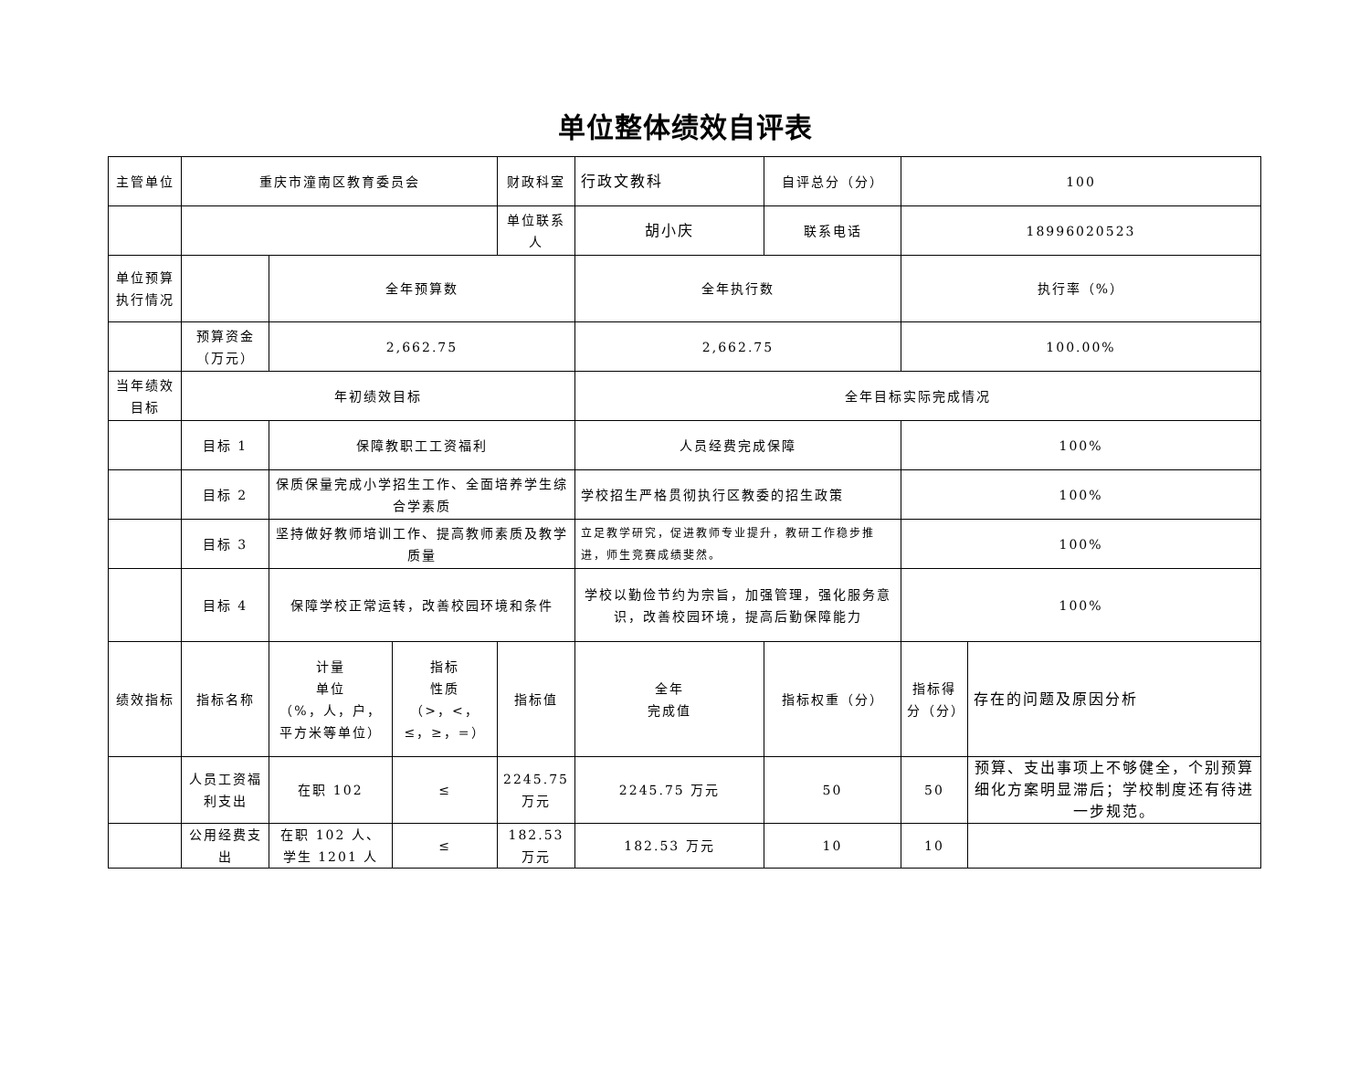单位整体绩效自评表
| 主管单位 | 重庆市潼南区教育委员会 | | | 财政科室 | 行政文教科 | 自评总分（分） | 100 | |
| | | | | 单位联系人 | 胡小庆 | 联系电话 | 18996020523 | |
| 单位预算执行情况 | | 全年预算数 | | | 全年执行数 | | 执行率（%） | |
| | 预算资金（万元） | 2,662.75 | | | 2,662.75 | | 100.00% | |
| 当年绩效目标 | 年初绩效目标 | | | | 全年目标实际完成情况 | | | |
| | 目标 1 | 保障教职工工资福利 | | | 人员经费完成保障 | | 100% | |
| | 目标 2 | 保质保量完成小学招生工作、全面培养学生综合学素质 | | | 学校招生严格贯彻执行区教委的招生政策 | | 100% | |
| | 目标 3 | 坚持做好教师培训工作、提高教师素质及教学质量 | | | 立足教学研究，促进教师专业提升，教研工作稳步推进，师生竞赛成绩斐然。 | | 100% | |
| | 目标 4 | 保障学校正常运转，改善校园环境和条件 | | | 学校以勤俭节约为宗旨，加强管理，强化服务意识，改善校园环境，提高后勤保障能力 | | 100% | |
| 绩效指标 | 指标名称 | 计量 单位 （%，人，户，平方米等单位） | 指标 性质 （>，<，≤，≥，=） | 指标值 | 全年 完成值 | 指标权重（分） | 指标得分（分） | 存在的问题及原因分析 |
| | 人员工资福利支出 | 在职 102 | ≤ | 2245.75 万元 | 2245.75 万元 | 50 | 50 | 预算、支出事项上不够健全，个别预算细化方案明显滞后；学校制度还有待进一步规范。 |
| | 公用经费支出 | 在职 102 人、学生 1201 人 | ≤ | 182.53 万元 | 182.53 万元 | 10 | 10 | |